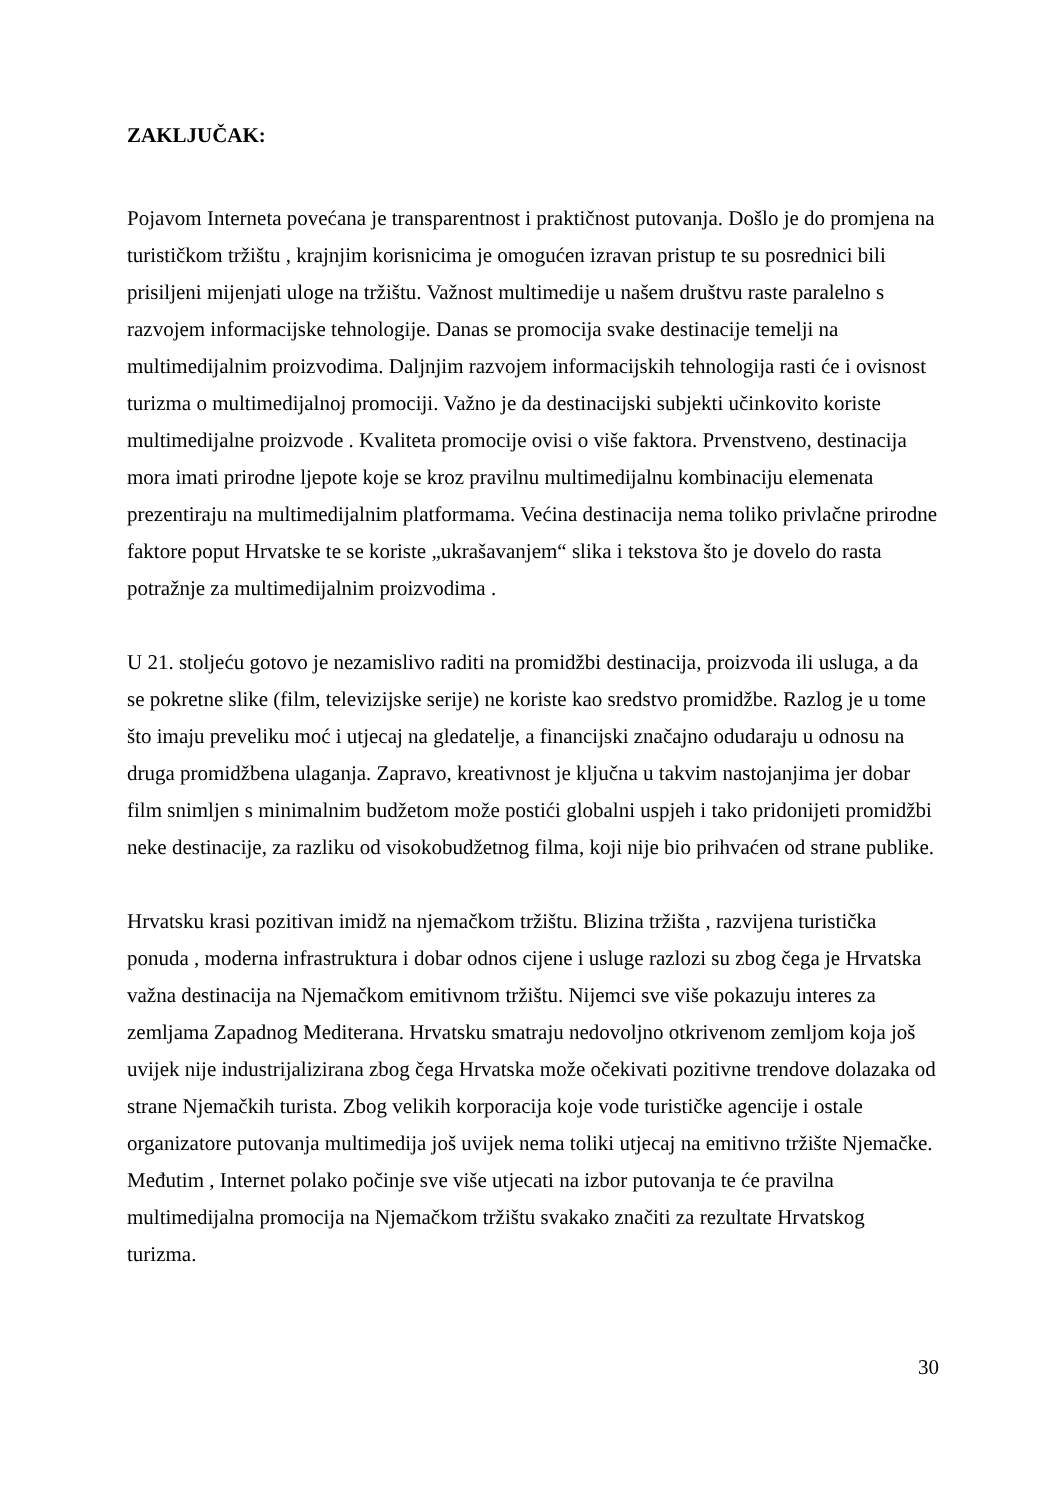ZAKLJUČAK:
Pojavom Interneta povećana je transparentnost i praktičnost putovanja. Došlo je do promjena na turističkom tržištu , krajnjim korisnicima je omogućen izravan pristup te su posrednici bili prisiljeni mijenjati uloge na tržištu. Važnost multimedije u našem društvu raste paralelno s razvojem informacijske tehnologije. Danas se promocija svake destinacije temelji na multimedijalnim proizvodima. Daljnjim razvojem informacijskih tehnologija rasti će i ovisnost turizma o multimedijalnoj promociji. Važno je da destinacijski subjekti učinkovito koriste multimedijalne proizvode . Kvaliteta promocije ovisi o više faktora. Prvenstveno, destinacija mora imati prirodne ljepote koje se kroz pravilnu multimedijalnu kombinaciju elemenata prezentiraju na multimedijalnim platformama. Većina destinacija nema toliko privlačne prirodne faktore poput Hrvatske te se koriste „ukrašavanjem“ slika i tekstova što je dovelo do rasta potražnje za multimedijalnim proizvodima .
U 21. stoljeću gotovo je nezamislivo raditi na promidžbi destinacija, proizvoda ili usluga, a da se pokretne slike (film, televizijske serije) ne koriste kao sredstvo promidžbe. Razlog je u tome što imaju preveliku moć i utjecaj na gledatelje, a financijski značajno odudaraju u odnosu na druga promidžbena ulaganja. Zapravo, kreativnost je ključna u takvim nastojanjima jer dobar film snimljen s minimalnim budžetom može postići globalni uspjeh i tako pridonijeti promidžbi neke destinacije, za razliku od visokobudžetnog filma, koji nije bio prihvaćen od strane publike.
Hrvatsku krasi pozitivan imidž na njemačkom tržištu. Blizina tržišta , razvijena turistička ponuda , moderna infrastruktura i dobar odnos cijene i usluge razlozi su zbog čega je Hrvatska važna destinacija na Njemačkom emitivnom tržištu. Nijemci sve više pokazuju interes za zemljama Zapadnog Mediterana. Hrvatsku smatraju nedovoljno otkrivenom zemljom koja još uvijek nije industrijalizirana zbog čega Hrvatska može očekivati pozitivne trendove dolazaka od strane Njemačkih turista. Zbog velikih korporacija koje vode turističke agencije i ostale organizatore putovanja multimedija još uvijek nema toliki utjecaj na emitivno tržište Njemačke. Međutim , Internet polako počinje sve više utjecati na izbor putovanja te će pravilna multimedijalna promocija na Njemačkom tržištu svakako značiti za rezultate Hrvatskog turizma.
30